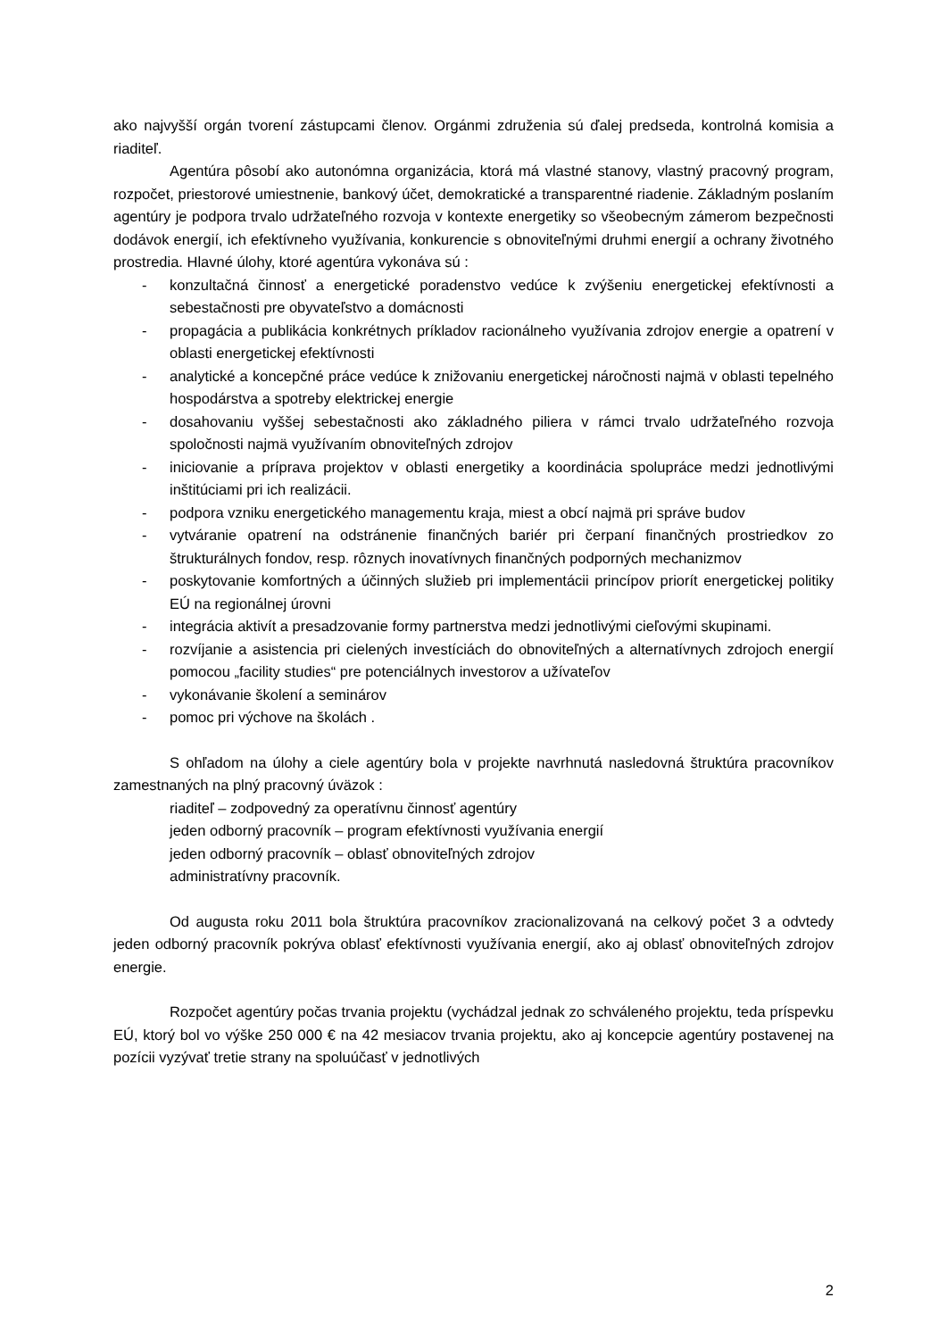ako najvyšší orgán tvorení zástupcami členov. Orgánmi združenia sú ďalej predseda, kontrolná komisia a riaditeľ.
Agentúra pôsobí ako autonómna organizácia, ktorá má vlastné stanovy, vlastný pracovný program, rozpočet, priestorové umiestnenie, bankový účet, demokratické a transparentné riadenie. Základným poslaním agentúry je podpora trvalo udržateľného rozvoja v kontexte energetiky so všeobecným zámerom bezpečnosti dodávok energií, ich efektívneho využívania, konkurencie s obnoviteľnými druhmi energií a ochrany životného prostredia. Hlavné úlohy, ktoré agentúra vykonáva sú :
- konzultačná činnosť a energetické poradenstvo vedúce k zvýšeniu energetickej efektívnosti a sebestačnosti pre obyvateľstvo a domácnosti
- propagácia a publikácia konkrétnych príkladov racionálneho využívania zdrojov energie a opatrení v oblasti energetickej efektívnosti
- analytické a koncepčné práce vedúce k znižovaniu energetickej náročnosti najmä v oblasti tepelného hospodárstva a spotreby elektrickej energie
- dosahovaniu vyššej sebestačnosti ako základného piliera v rámci trvalo udržateľného rozvoja spoločnosti najmä využívaním obnoviteľných zdrojov
- iniciovanie a príprava projektov v oblasti energetiky a koordinácia spolupráce medzi jednotlivými inštitúciami pri ich realizácii.
- podpora vzniku energetického managementu kraja, miest a obcí najmä pri správe budov
- vytváranie opatrení na odstránenie finančných bariér pri čerpaní finančných prostriedkov zo štrukturálnych fondov, resp. rôznych inovatívnych finančných podporných mechanizmov
- poskytovanie komfortných a účinných služieb pri implementácii princípov priorít energetickej politiky EÚ na regionálnej úrovni
- integrácia aktivít a presadzovanie formy partnerstva medzi jednotlivými cieľovými skupinami.
- rozvíjanie a asistencia pri cielených investíciách do obnoviteľných a alternatívnych zdrojoch energií pomocou „facility studies“ pre potenciálnych investorov a užívateľov
- vykonávanie školení a seminárov
- pomoc pri výchove na školách .
S ohľadom na úlohy a ciele agentúry bola v projekte navrhnutá nasledovná štruktúra pracovníkov zamestnaných na plný pracovný úväzok :
riaditeľ – zodpovedný za operatívnu činnosť agentúry
jeden odborný pracovník – program efektívnosti využívania energií
jeden odborný pracovník – oblasť obnoviteľných zdrojov
administratívny pracovník.
Od augusta roku 2011 bola štruktúra pracovníkov zracionalizovaná na celkový počet 3 a odvtedy jeden odborný pracovník pokrýva oblasť efektívnosti využívania energií, ako aj oblasť obnoviteľných zdrojov energie.
Rozpočet agentúry počas trvania projektu (vychádzal jednak zo schváleného projektu, teda príspevku EÚ, ktorý bol vo výške 250 000 € na 42 mesiacov trvania projektu, ako aj koncepcie agentúry postavenej na pozícii vyzývať tretie strany na spoluúčasť v jednotlivých
2